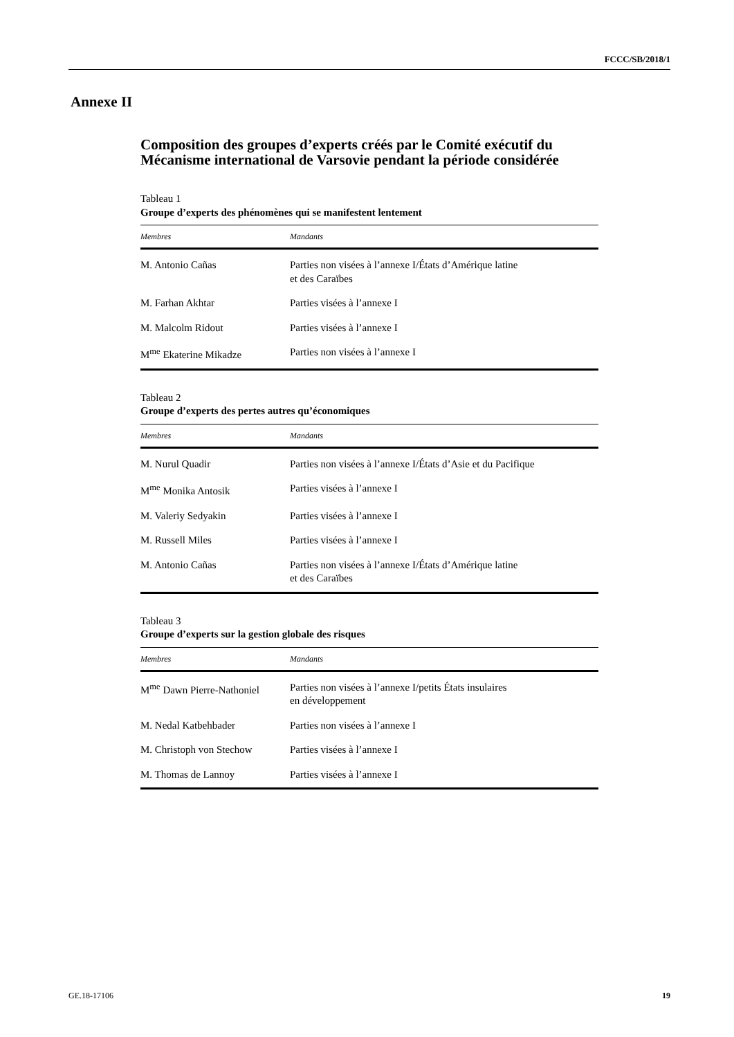FCCC/SB/2018/1
Annexe II
Composition des groupes d’experts créés par le Comité exécutif du Mécanisme international de Varsovie pendant la période considérée
Tableau 1
Groupe d’experts des phénomènes qui se manifestent lentement
| Membres | Mandants |
| --- | --- |
| M. Antonio Cañas | Parties non visées à l’annexe I/États d’Amérique latine et des Caraïbes |
| M. Farhan Akhtar | Parties visées à l’annexe I |
| M. Malcolm Ridout | Parties visées à l’annexe I |
| M<sup>me</sup> Ekaterine Mikadze | Parties non visées à l’annexe I |
Tableau 2
Groupe d’experts des pertes autres qu’économiques
| Membres | Mandants |
| --- | --- |
| M. Nurul Quadir | Parties non visées à l’annexe I/États d’Asie et du Pacifique |
| M<sup>me</sup> Monika Antosik | Parties visées à l’annexe I |
| M. Valeriy Sedyakin | Parties visées à l’annexe I |
| M. Russell Miles | Parties visées à l’annexe I |
| M. Antonio Cañas | Parties non visées à l’annexe I/États d’Amérique latine et des Caraïbes |
Tableau 3
Groupe d’experts sur la gestion globale des risques
| Membres | Mandants |
| --- | --- |
| M<sup>me</sup> Dawn Pierre-Nathoniel | Parties non visées à l’annexe I/petits États insulaires en développement |
| M. Nedal Katbehbader | Parties non visées à l’annexe I |
| M. Christoph von Stechow | Parties visées à l’annexe I |
| M. Thomas de Lannoy | Parties visées à l’annexe I |
GE.18-17106 19